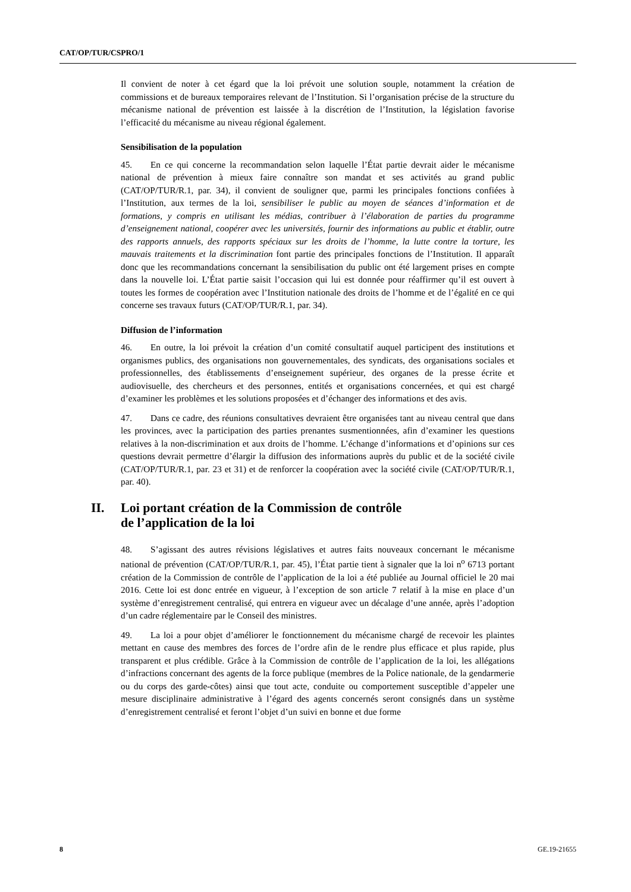CAT/OP/TUR/CSPRO/1
Il convient de noter à cet égard que la loi prévoit une solution souple, notamment la création de commissions et de bureaux temporaires relevant de l’Institution. Si l’organisation précise de la structure du mécanisme national de prévention est laissée à la discrétion de l’Institution, la législation favorise l’efficacité du mécanisme au niveau régional également.
Sensibilisation de la population
45. En ce qui concerne la recommandation selon laquelle l’État partie devrait aider le mécanisme national de prévention à mieux faire connaître son mandat et ses activités au grand public (CAT/OP/TUR/R.1, par. 34), il convient de souligner que, parmi les principales fonctions confiées à l’Institution, aux termes de la loi, sensibiliser le public au moyen de séances d’information et de formations, y compris en utilisant les médias, contribuer à l’élaboration de parties du programme d’enseignement national, coopérer avec les universités, fournir des informations au public et établir, outre des rapports annuels, des rapports spéciaux sur les droits de l’homme, la lutte contre la torture, les mauvais traitements et la discrimination font partie des principales fonctions de l’Institution. Il apparaît donc que les recommandations concernant la sensibilisation du public ont été largement prises en compte dans la nouvelle loi. L’État partie saisit l’occasion qui lui est donnée pour réaffirmer qu’il est ouvert à toutes les formes de coopération avec l’Institution nationale des droits de l’homme et de l’égalité en ce qui concerne ses travaux futurs (CAT/OP/TUR/R.1, par. 34).
Diffusion de l’information
46. En outre, la loi prévoit la création d’un comité consultatif auquel participent des institutions et organismes publics, des organisations non gouvernementales, des syndicats, des organisations sociales et professionnelles, des établissements d’enseignement supérieur, des organes de la presse écrite et audiovisuelle, des chercheurs et des personnes, entités et organisations concernées, et qui est chargé d’examiner les problèmes et les solutions proposées et d’échanger des informations et des avis.
47. Dans ce cadre, des réunions consultatives devraient être organisées tant au niveau central que dans les provinces, avec la participation des parties prenantes susmentionnées, afin d’examiner les questions relatives à la non-discrimination et aux droits de l’homme. L’échange d’informations et d’opinions sur ces questions devrait permettre d’élargir la diffusion des informations auprès du public et de la société civile (CAT/OP/TUR/R.1, par. 23 et 31) et de renforcer la coopération avec la société civile (CAT/OP/TUR/R.1, par. 40).
II. Loi portant création de la Commission de contrôle
de l’application de la loi
48. S’agissant des autres révisions législatives et autres faits nouveaux concernant le mécanisme national de prévention (CAT/OP/TUR/R.1, par. 45), l’État partie tient à signaler que la loi n<sup>o</sup> 6713 portant création de la Commission de contrôle de l’application de la loi a été publiée au Journal officiel le 20 mai 2016. Cette loi est donc entrée en vigueur, à l’exception de son article 7 relatif à la mise en place d’un système d’enregistrement centralisé, qui entrera en vigueur avec un décalage d’une année, après l’adoption d’un cadre réglementaire par le Conseil des ministres.
49. La loi a pour objet d’améliorer le fonctionnement du mécanisme chargé de recevoir les plaintes mettant en cause des membres des forces de l’ordre afin de le rendre plus efficace et plus rapide, plus transparent et plus crédible. Grâce à la Commission de contrôle de l’application de la loi, les allégations d’infractions concernant des agents de la force publique (membres de la Police nationale, de la gendarmerie ou du corps des garde-côtes) ainsi que tout acte, conduite ou comportement susceptible d’appeler une mesure disciplinaire administrative à l’égard des agents concernés seront consignés dans un système d’enregistrement centralisé et feront l’objet d’un suivi en bonne et due forme
8 GE.19-21655